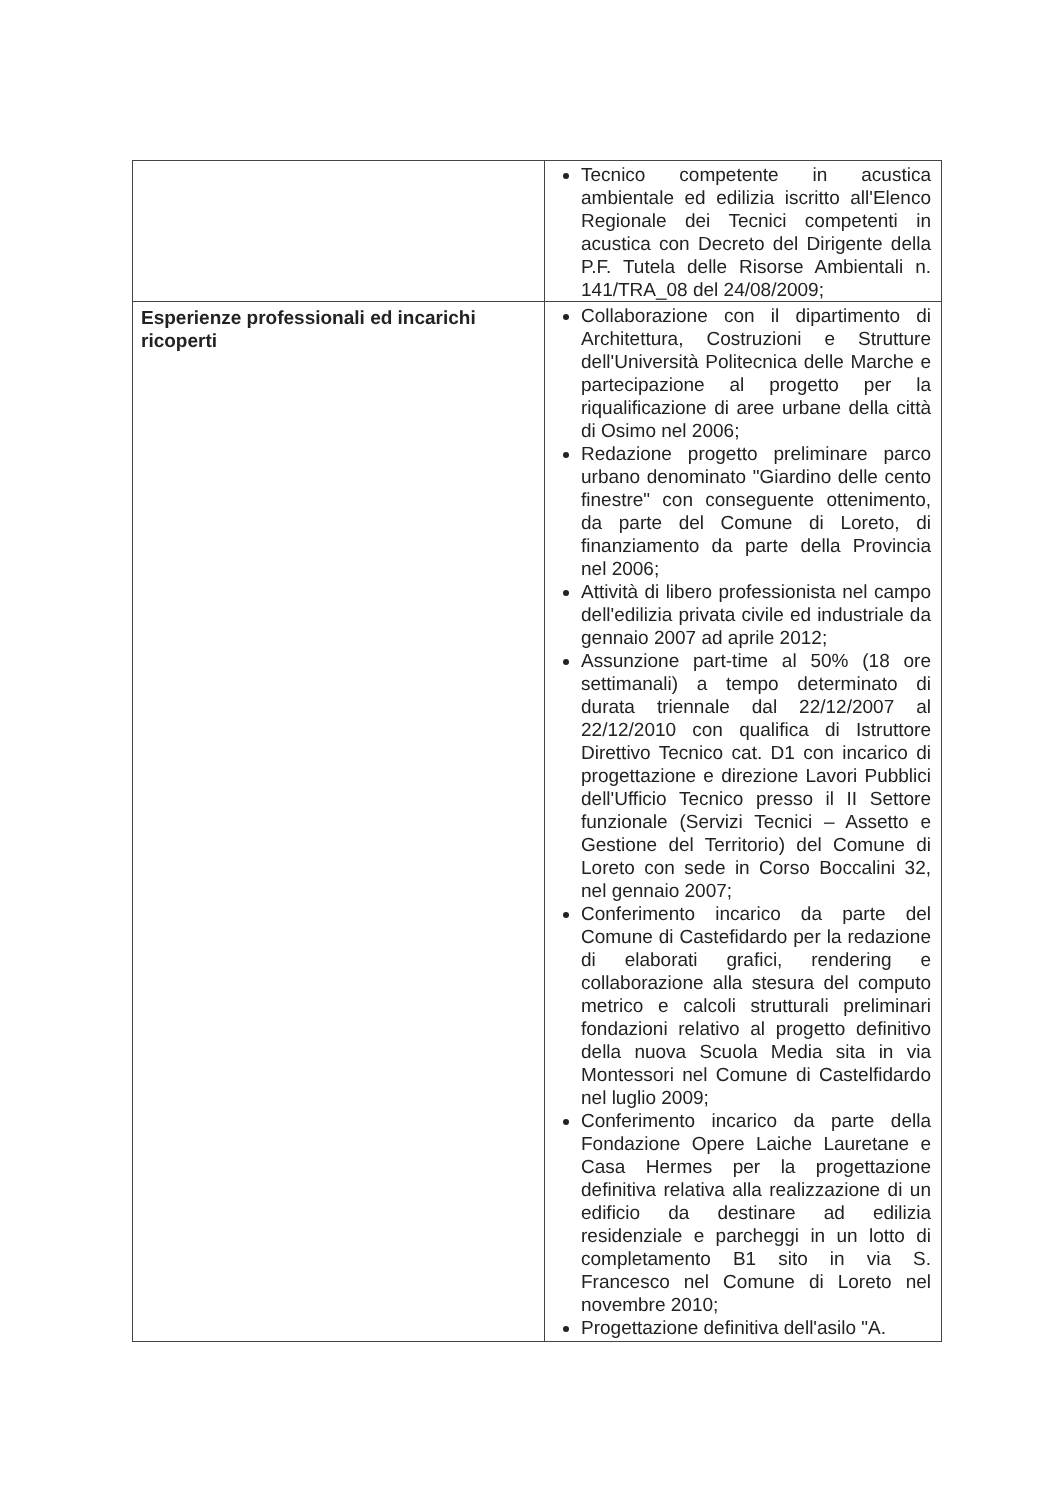| | Tecnico competente in acustica ambientale ed edilizia iscritto all'Elenco Regionale dei Tecnici competenti in acustica con Decreto del Dirigente della P.F. Tutela delle Risorse Ambientali n. 141/TRA_08 del 24/08/2009; |
| Esperienze professionali ed incarichi ricoperti | Collaborazione con il dipartimento di Architettura, Costruzioni e Strutture dell'Università Politecnica delle Marche e partecipazione al progetto per la riqualificazione di aree urbane della città di Osimo nel 2006; Redazione progetto preliminare parco urbano denominato "Giardino delle cento finestre" con conseguente ottenimento, da parte del Comune di Loreto, di finanziamento da parte della Provincia nel 2006; Attività di libero professionista nel campo dell'edilizia privata civile ed industriale da gennaio 2007 ad aprile 2012; Assunzione part-time al 50% (18 ore settimanali) a tempo determinato di durata triennale dal 22/12/2007 al 22/12/2010 con qualifica di Istruttore Direttivo Tecnico cat. D1 con incarico di progettazione e direzione Lavori Pubblici dell'Ufficio Tecnico presso il II Settore funzionale (Servizi Tecnici – Assetto e Gestione del Territorio) del Comune di Loreto con sede in Corso Boccalini 32, nel gennaio 2007; Conferimento incarico da parte del Comune di Castefidardo per la redazione di elaborati grafici, rendering e collaborazione alla stesura del computo metrico e calcoli strutturali preliminari fondazioni relativo al progetto definitivo della nuova Scuola Media sita in via Montessori nel Comune di Castelfidardo nel luglio 2009; Conferimento incarico da parte della Fondazione Opere Laiche Lauretane e Casa Hermes per la progettazione definitiva relativa alla realizzazione di un edificio da destinare ad edilizia residenziale e parcheggi in un lotto di completamento B1 sito in via S. Francesco nel Comune di Loreto nel novembre 2010; Progettazione definitiva dell'asilo "A. |